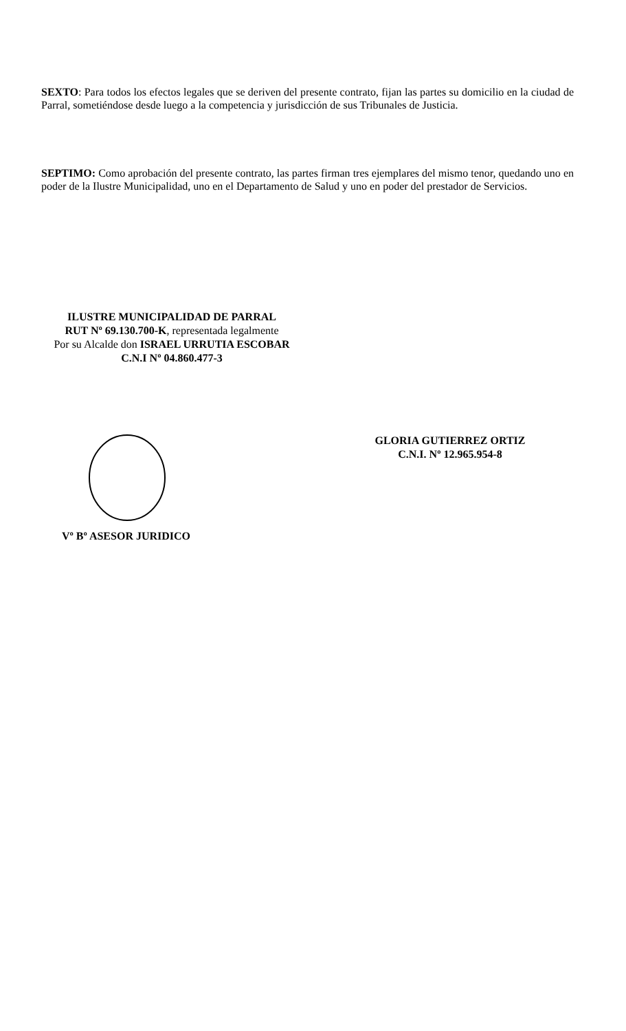SEXTO: Para todos los efectos legales que se deriven del presente contrato, fijan las partes su domicilio en la ciudad de Parral, sometiéndose desde luego a la competencia y jurisdicción de sus Tribunales de Justicia.
SEPTIMO: Como aprobación del presente contrato, las partes firman tres ejemplares del mismo tenor, quedando uno en poder de la Ilustre Municipalidad, uno en el Departamento de Salud y uno en poder del prestador de Servicios.
ILUSTRE MUNICIPALIDAD DE PARRAL
RUT Nº 69.130.700-K, representada legalmente
Por su Alcalde don ISRAEL URRUTIA ESCOBAR
C.N.I Nº 04.860.477-3
GLORIA GUTIERREZ ORTIZ
C.N.I. Nº 12.965.954-8
Vº Bº ASESOR JURIDICO